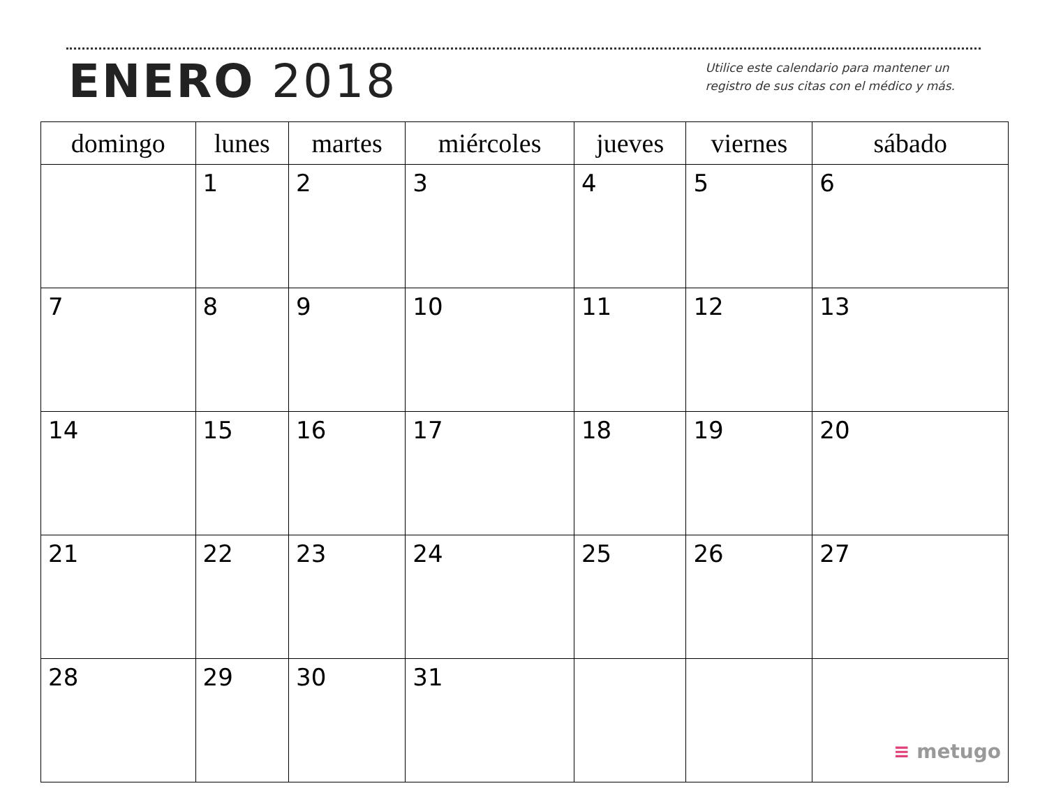ENERO 2018
Utilice este calendario para mantener un
registro de sus citas con el médico y más.
| domingo | lunes | martes | miércoles | jueves | viernes | sábado |
| --- | --- | --- | --- | --- | --- | --- |
| | 1 | 2 | 3 | 4 | 5 | 6 |
| 7 | 8 | 9 | 10 | 11 | 12 | 13 |
| 14 | 15 | 16 | 17 | 18 | 19 | 20 |
| 21 | 22 | 23 | 24 | 25 | 26 | 27 |
| 28 | 29 | 30 | 31 | | | ≡ metugo |